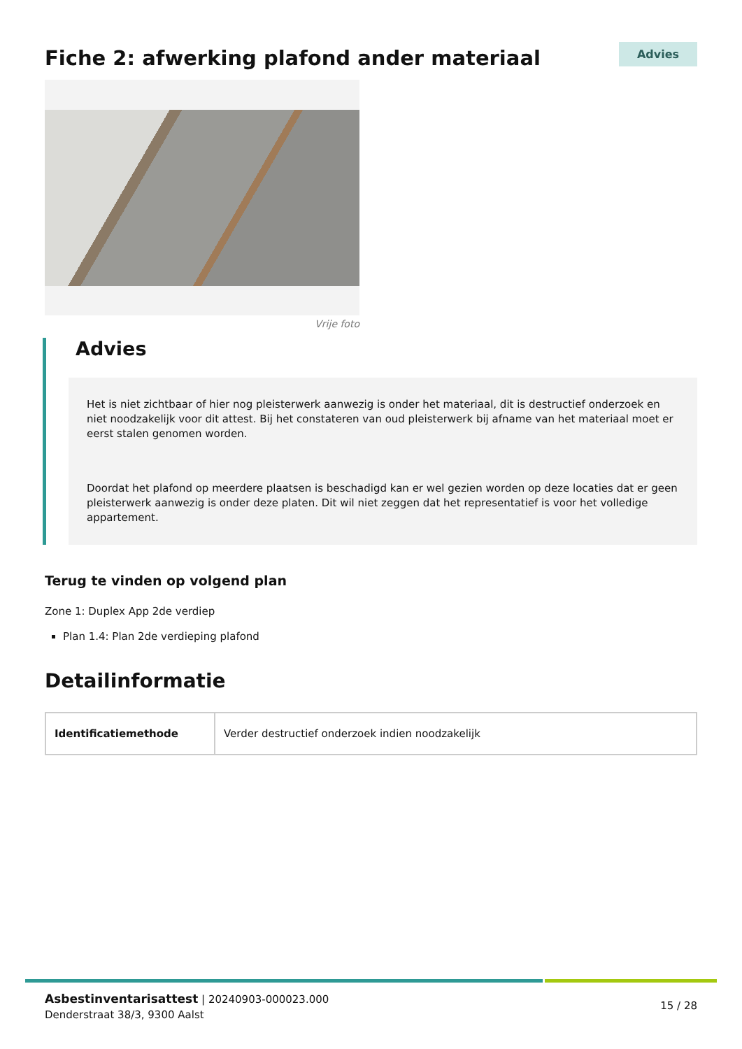Fiche 2: afwerking plafond ander materiaal
Advies
Vrije foto
Advies
Het is niet zichtbaar of hier nog pleisterwerk aanwezig is onder het materiaal, dit is destructief onderzoek en niet noodzakelijk voor dit attest. Bij het constateren van oud pleisterwerk bij afname van het materiaal moet er eerst stalen genomen worden.
Doordat het plafond op meerdere plaatsen is beschadigd kan er wel gezien worden op deze locaties dat er geen pleisterwerk aanwezig is onder deze platen. Dit wil niet zeggen dat het representatief is voor het volledige appartement.
Terug te vinden op volgend plan
Zone 1: Duplex App 2de verdiep
Plan 1.4: Plan 2de verdieping plafond
Detailinformatie
| Identificatiemethode | Verder destructief onderzoek indien noodzakelijk |
Asbestinventarisattest | 20240903-000023.000
Denderstraat 38/3, 9300 Aalst
15 / 28